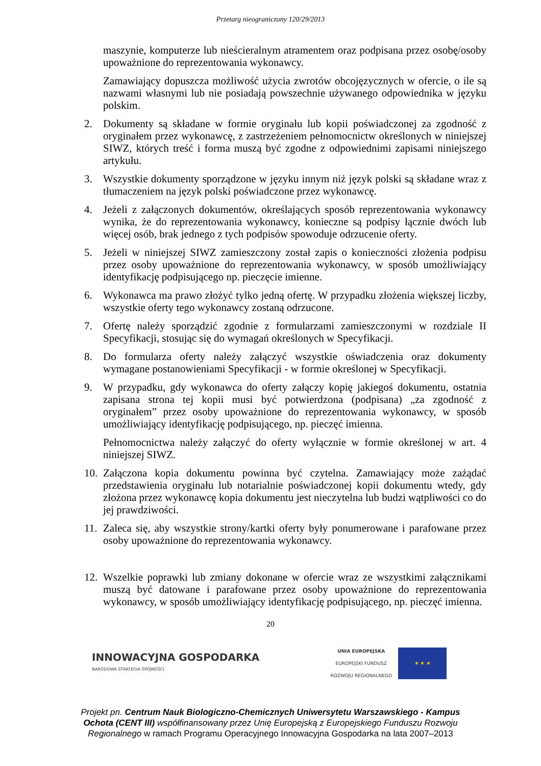Przetarg nieograniczony 120/29/2013
maszynie, komputerze lub nieścieralnym atramentem oraz podpisana przez osobę/osoby upoważnione do reprezentowania wykonawcy.
Zamawiający dopuszcza możliwość użycia zwrotów obcojęzycznych w ofercie, o ile są nazwami własnymi lub nie posiadają powszechnie używanego odpowiednika w języku polskim.
2. Dokumenty są składane w formie oryginału lub kopii poświadczonej za zgodność z oryginałem przez wykonawcę, z zastrzeżeniem pełnomocnictw określonych w niniejszej SIWZ, których treść i forma muszą być zgodne z odpowiednimi zapisami niniejszego artykułu.
3. Wszystkie dokumenty sporządzone w języku innym niż język polski są składane wraz z tłumaczeniem na język polski poświadczone przez wykonawcę.
4. Jeżeli z załączonych dokumentów, określających sposób reprezentowania wykonawcy wynika, że do reprezentowania wykonawcy, konieczne są podpisy łącznie dwóch lub więcej osób, brak jednego z tych podpisów spowoduje odrzucenie oferty.
5. Jeżeli w niniejszej SIWZ zamieszczony został zapis o konieczności złożenia podpisu przez osoby upoważnione do reprezentowania wykonawcy, w sposób umożliwiający identyfikację podpisującego np. pieczęcie imienne.
6. Wykonawca ma prawo złożyć tylko jedną ofertę. W przypadku złożenia większej liczby, wszystkie oferty tego wykonawcy zostaną odrzucone.
7. Ofertę należy sporządzić zgodnie z formularzami zamieszczonymi w rozdziale II Specyfikacji, stosując się do wymagań określonych w Specyfikacji.
8. Do formularza oferty należy załączyć wszystkie oświadczenia oraz dokumenty wymagane postanowieniami Specyfikacji - w formie określonej w Specyfikacji.
9. W przypadku, gdy wykonawca do oferty załączy kopię jakiegoś dokumentu, ostatnia zapisana strona tej kopii musi być potwierdzona (podpisana) „za zgodność z oryginałem” przez osoby upoważnione do reprezentowania wykonawcy, w sposób umożliwiający identyfikację podpisującego, np. pieczęć imienna.
Pełnomocnictwa należy załączyć do oferty wyłącznie w formie określonej w art. 4 niniejszej SIWZ.
10. Załączona kopia dokumentu powinna być czytelna. Zamawiający może zażądać przedstawienia oryginału lub notarialnie poświadczonej kopii dokumentu wtedy, gdy złożona przez wykonawcę kopia dokumentu jest nieczytelna lub budzi wątpliwości co do jej prawdziwości.
11. Zaleca się, aby wszystkie strony/kartki oferty były ponumerowane i parafowane przez osoby upoważnione do reprezentowania wykonawcy.
12. Wszelkie poprawki lub zmiany dokonane w ofercie wraz ze wszystkimi załącznikami muszą być datowane i parafowane przez osoby upoważnione do reprezentowania wykonawcy, w sposób umożliwiający identyfikację podpisującego, np. pieczęć imienna.
20
INNOWACYJNA GOSPODARKA
NARODOWA STRATEGIA SPÓJNOŚCI
UNIA EUROPEJSKA
EUROPEJSKI FUNDUSZ
ROZWOJU REGIONALNEGO
★ ★ ★
Projekt pn. Centrum Nauk Biologiczno-Chemicznych Uniwersytetu Warszawskiego - Kampus Ochota (CENT III) współfinansowany przez Unię Europejską z Europejskiego Funduszu Rozwoju Regionalnego w ramach Programu Operacyjnego Innowacyjna Gospodarka na lata 2007–2013